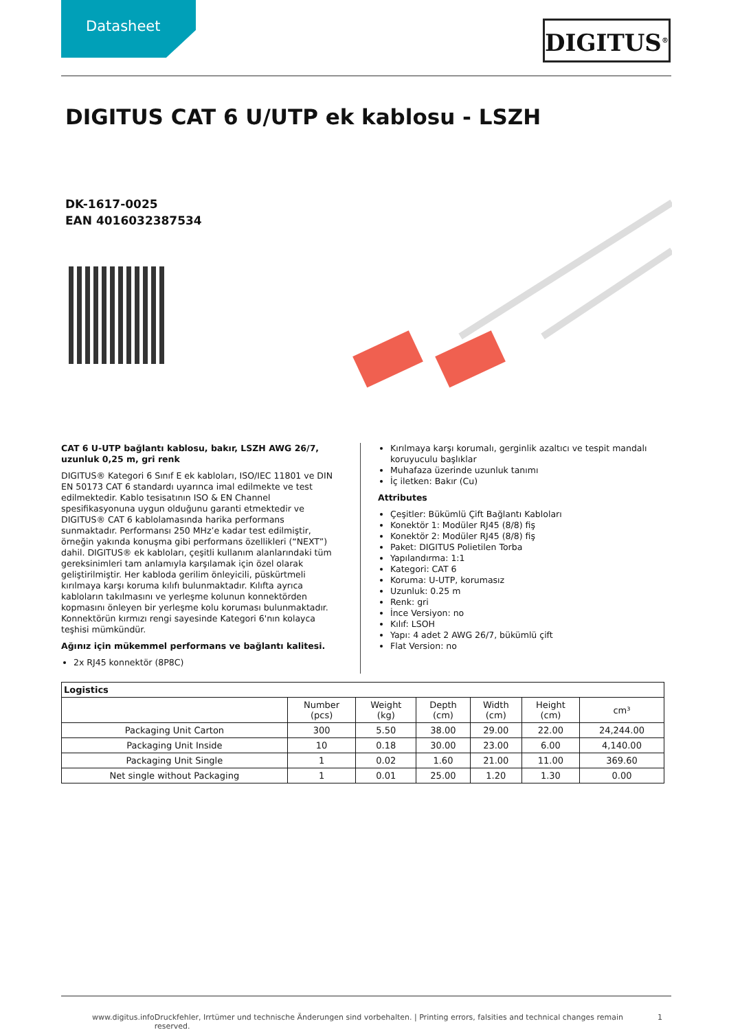Datasheet DIGITUS<sup>®</sup>
DIGITUS CAT 6 U/UTP ek kablosu - LSZH
DK-1617-0025
EAN 4016032387534
CAT 6 U-UTP bağlantı kablosu, bakır, LSZH AWG 26/7, uzunluk 0,25 m, gri renk
DIGITUS® Kategori 6 Sınıf E ek kabloları, ISO/IEC 11801 ve DIN EN 50173 CAT 6 standardı uyarınca imal edilmekte ve test edilmektedir. Kablo tesisatının ISO & EN Channel spesifikasyonuna uygun olduğunu garanti etmektedir ve DIGITUS® CAT 6 kablolamasında harika performans sunmaktadır. Performansı 250 MHz’e kadar test edilmiştir, örneğin yakında konuşma gibi performans özellikleri (“NEXT”) dahil. DIGITUS® ek kabloları, çeşitli kullanım alanlarındaki tüm gereksinimleri tam anlamıyla karşılamak için özel olarak geliştirilmiştir. Her kabloda gerilim önleyicili, püskürtmeli kırılmaya karşı koruma kılıfı bulunmaktadır. Kılıfta ayrıca kabloların takılmasını ve yerleşme kolunun konnektörden kopmasını önleyen bir yerleşme kolu koruması bulunmaktadır. Konnektörün kırmızı rengi sayesinde Kategori 6'nın kolayca teşhisi mümkündür.
Ağınız için mükemmel performans ve bağlantı kalitesi.
2x RJ45 konnektör (8P8C)
Kırılmaya karşı korumalı, gerginlik azaltıcı ve tespit mandalı koruyuculu başlıklar
Muhafaza üzerinde uzunluk tanımı
İç iletken: Bakır (Cu)
Attributes
Çeşitler: Bükümlü Çift Bağlantı Kabloları
Konektör 1: Modüler RJ45 (8/8) fiş
Konektör 2: Modüler RJ45 (8/8) fiş
Paket: DIGITUS Polietilen Torba
Yapılandırma: 1:1
Kategori: CAT 6
Koruma: U-UTP, korumasız
Uzunluk: 0.25 m
Renk: gri
İnce Versiyon: no
Kılıf: LSOH
Yapı: 4 adet 2 AWG 26/7, bükümlü çift
Flat Version: no
| Logistics | | | | | | |
| --- | --- | --- | --- | --- | --- | --- |
| | Number (pcs) | Weight (kg) | Depth (cm) | Width (cm) | Height (cm) | cm³ |
| Packaging Unit Carton | 300 | 5.50 | 38.00 | 29.00 | 22.00 | 24,244.00 |
| Packaging Unit Inside | 10 | 0.18 | 30.00 | 23.00 | 6.00 | 4,140.00 |
| Packaging Unit Single | 1 | 0.02 | 1.60 | 21.00 | 11.00 | 369.60 |
| Net single without Packaging | 1 | 0.01 | 25.00 | 1.20 | 1.30 | 0.00 |
www.digitus.info Druckfehler, Irrtümer und technische Änderungen sind vorbehalten. | Printing errors, falsities and technical changes remain reserved. 1